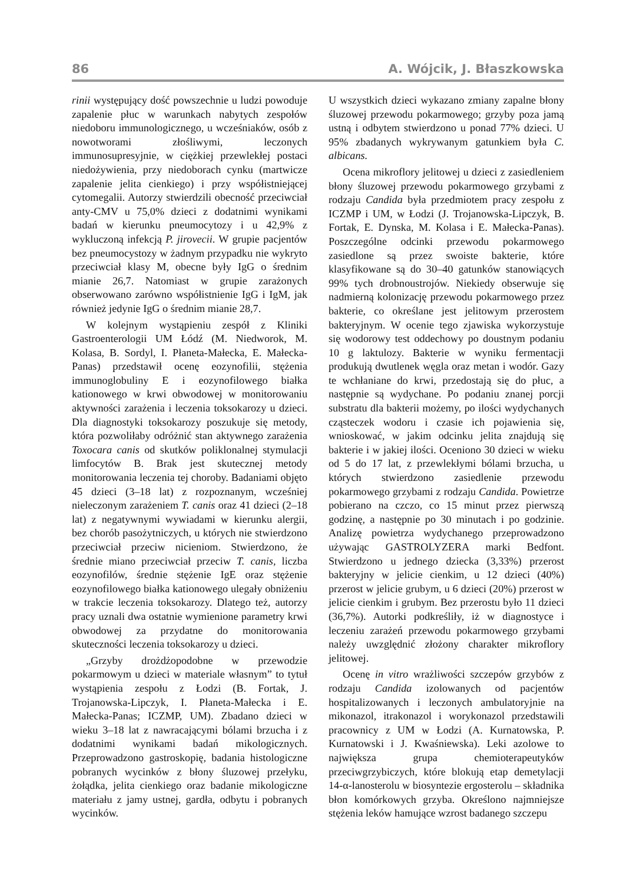86 A. Wójcik, J. Błaszkowska
rinii występujący dość powszechnie u ludzi powoduje zapalenie płuc w warunkach nabytych zespołów niedoboru immunologicznego, u wcześniaków, osób z nowotworami złośliwymi, leczonych immunosupresyjnie, w ciężkiej przewlekłej postaci niedożywienia, przy niedoborach cynku (martwicze zapalenie jelita cienkiego) i przy współistniejącej cytomegalii. Autorzy stwierdzili obecność przeciwciał anty-CMV u 75,0% dzieci z dodatnimi wynikami badań w kierunku pneumocytozy i u 42,9% z wykluczoną infekcją P. jirovecii. W grupie pacjentów bez pneumocystozy w żadnym przypadku nie wykryto przeciwciał klasy M, obecne były IgG o średnim mianie 26,7. Natomiast w grupie zarażonych obserwowano zarówno współistnienie IgG i IgM, jak również jedynie IgG o średnim mianie 28,7.
W kolejnym wystąpieniu zespół z Kliniki Gastroenterologii UM Łódź (M. Niedworok, M. Kolasa, B. Sordyl, I. Płaneta-Małecka, E. Małecka-Panas) przedstawił ocenę eozynofilii, stężenia immunoglobuliny E i eozynofilowego białka kationowego w krwi obwodowej w monitorowaniu aktywności zarażenia i leczenia toksokarozy u dzieci. Dla diagnostyki toksokarozy poszukuje się metody, która pozwoliłaby odróżnić stan aktywnego zarażenia Toxocara canis od skutków poliklonalnej stymulacji limfocytów B. Brak jest skutecznej metody monitorowania leczenia tej choroby. Badaniami objęto 45 dzieci (3–18 lat) z rozpoznanym, wcześniej nieleczonym zarażeniem T. canis oraz 41 dzieci (2–18 lat) z negatywnymi wywiadami w kierunku alergii, bez chorób pasożytniczych, u których nie stwierdzono przeciwciał przeciw nicieniom. Stwierdzono, że średnie miano przeciwciał przeciw T. canis, liczba eozynofilów, średnie stężenie IgE oraz stężenie eozynofilowego białka kationowego ulegały obniżeniu w trakcie leczenia toksokarozy. Dlatego też, autorzy pracy uznali dwa ostatnie wymienione parametry krwi obwodowej za przydatne do monitorowania skuteczności leczenia toksokarozy u dzieci.
„Grzyby drożdżopodobne w przewodzie pokarmowym u dzieci w materiale własnym” to tytuł wystąpienia zespołu z Łodzi (B. Fortak, J. Trojanowska-Lipczyk, I. Płaneta-Małecka i E. Małecka-Panas; ICZMP, UM). Zbadano dzieci w wieku 3–18 lat z nawracającymi bólami brzucha i z dodatnimi wynikami badań mikologicznych. Przeprowadzono gastroskopię, badania histologiczne pobranych wycinków z błony śluzowej przełyku, żołądka, jelita cienkiego oraz badanie mikologiczne materiału z jamy ustnej, gardła, odbytu i pobranych wycinków.
U wszystkich dzieci wykazano zmiany zapalne błony śluzowej przewodu pokarmowego; grzyby poza jamą ustną i odbytem stwierdzono u ponad 77% dzieci. U 95% zbadanych wykrywanym gatunkiem była C. albicans.
Ocena mikroflory jelitowej u dzieci z zasiedleniem błony śluzowej przewodu pokarmowego grzybami z rodzaju Candida była przedmiotem pracy zespołu z ICZMP i UM, w Łodzi (J. Trojanowska-Lipczyk, B. Fortak, E. Dynska, M. Kolasa i E. Małecka-Panas). Poszczególne odcinki przewodu pokarmowego zasiedlone są przez swoiste bakterie, które klasyfikowane są do 30–40 gatunków stanowiących 99% tych drobnoustrojów. Niekiedy obserwuje się nadmierną kolonizację przewodu pokarmowego przez bakterie, co określane jest jelitowym przerostem bakteryjnym. W ocenie tego zjawiska wykorzystuje się wodorowy test oddechowy po doustnym podaniu 10 g laktulozy. Bakterie w wyniku fermentacji produkują dwutlenek węgla oraz metan i wodór. Gazy te wchłaniane do krwi, przedostają się do płuc, a następnie są wydychane. Po podaniu znanej porcji substratu dla bakterii możemy, po ilości wydychanych cząsteczek wodoru i czasie ich pojawienia się, wnioskować, w jakim odcinku jelita znajdują się bakterie i w jakiej ilości. Oceniono 30 dzieci w wieku od 5 do 17 lat, z przewlekłymi bólami brzucha, u których stwierdzono zasiedlenie przewodu pokarmowego grzybami z rodzaju Candida. Powietrze pobierano na czczo, co 15 minut przez pierwszą godzinę, a następnie po 30 minutach i po godzinie. Analizę powietrza wydychanego przeprowadzono używając GASTROLYZERA marki Bedfont. Stwierdzono u jednego dziecka (3,33%) przerost bakteryjny w jelicie cienkim, u 12 dzieci (40%) przerost w jelicie grubym, u 6 dzieci (20%) przerost w jelicie cienkim i grubym. Bez przerostu było 11 dzieci (36,7%). Autorki podkreśliły, iż w diagnostyce i leczeniu zarażeń przewodu pokarmowego grzybami należy uwzględnić złożony charakter mikroflory jelitowej.
Ocenę in vitro wrażliwości szczepów grzybów z rodzaju Candida izolowanych od pacjentów hospitalizowanych i leczonych ambulatoryjnie na mikonazol, itrakonazol i worykonazol przedstawili pracownicy z UM w Łodzi (A. Kurnatowska, P. Kurnatowski i J. Kwaśniewska). Leki azolowe to największa grupa chemioterapeutyków przeciwgrzybiczych, które blokują etap demetylacji 14-α-lanosterolu w biosyntezie ergosterolu – składnika błon komórkowych grzyba. Określono najmniejsze stężenia leków hamujące wzrost badanego szczepu